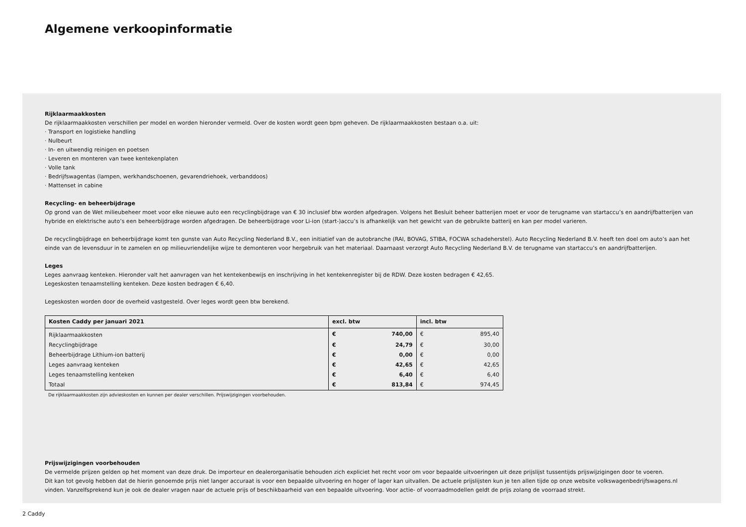Algemene verkoopinformatie
Rijklaarmaakkosten
De rijklaarmaakkosten verschillen per model en worden hieronder vermeld. Over de kosten wordt geen bpm geheven. De rijklaarmaakkosten bestaan o.a. uit:
· Transport en logistieke handling
· Nulbeurt
· In- en uitwendig reinigen en poetsen
· Leveren en monteren van twee kentekenplaten
· Volle tank
· Bedrijfswagentas (lampen, werkhandschoenen, gevarendriehoek, verbanddoos)
· Mattenset in cabine
Recycling- en beheerbijdrage
Op grond van de Wet milieubeheer moet voor elke nieuwe auto een recyclingbijdrage van € 30 inclusief btw worden afgedragen. Volgens het Besluit beheer batterijen moet er voor de terugname van startaccu’s en aandrijfbatterijen van hybride en elektrische auto’s een beheerbijdrage worden afgedragen. De beheerbijdrage voor Li-ion (start-)accu’s is afhankelijk van het gewicht van de gebruikte batterij en kan per model varieren.
De recyclingbijdrage en beheerbijdrage komt ten gunste van Auto Recycling Nederland B.V., een initiatief van de autobranche (RAI, BOVAG, STIBA, FOCWA schadeherstel). Auto Recycling Nederland B.V. heeft ten doel om auto’s aan het einde van de levensduur in te zamelen en op milieuvriendelijke wijze te demonteren voor hergebruik van het materiaal. Daarnaast verzorgt Auto Recycling Nederland B.V. de terugname van startaccu’s en aandrijfbatterijen.
Leges
Leges aanvraag kenteken. Hieronder valt het aanvragen van het kentekenbewijs en inschrijving in het kentekenregister bij de RDW. Deze kosten bedragen € 42,65.
Legeskosten tenaamstelling kenteken. Deze kosten bedragen € 6,40.
Legeskosten worden door de overheid vastgesteld. Over leges wordt geen btw berekend.
| Kosten Caddy per januari 2021 | excl. btw | | incl. btw | |
| --- | --- | --- | --- | --- |
| Rijklaarmaakkosten | € | 740,00 | € | 895,40 |
| Recyclingbijdrage | € | 24,79 | € | 30,00 |
| Beheerbijdrage Lithium-ion batterij | € | 0,00 | € | 0,00 |
| Leges aanvraag kenteken | € | 42,65 | € | 42,65 |
| Leges tenaamstelling kenteken | € | 6,40 | € | 6,40 |
| Totaal | € | 813,84 | € | 974,45 |
De rijklaarmaakkosten zijn advieskosten en kunnen per dealer verschillen. Prijswijzigingen voorbehouden.
Prijswijzigingen voorbehouden
De vermelde prijzen gelden op het moment van deze druk. De importeur en dealerorganisatie behouden zich expliciet het recht voor om voor bepaalde uitvoeringen uit deze prijslijst tussentijds prijswijzigingen door te voeren.
Dit kan tot gevolg hebben dat de hierin genoemde prijs niet langer accuraat is voor een bepaalde uitvoering en hoger of lager kan uitvallen. De actuele prijslijsten kun je ten allen tijde op onze website volkswagenbedrijfswagens.nl vinden. Vanzelfsprekend kun je ook de dealer vragen naar de actuele prijs of beschikbaarheid van een bepaalde uitvoering. Voor actie- of voorraadmodellen geldt de prijs zolang de voorraad strekt.
2 Caddy